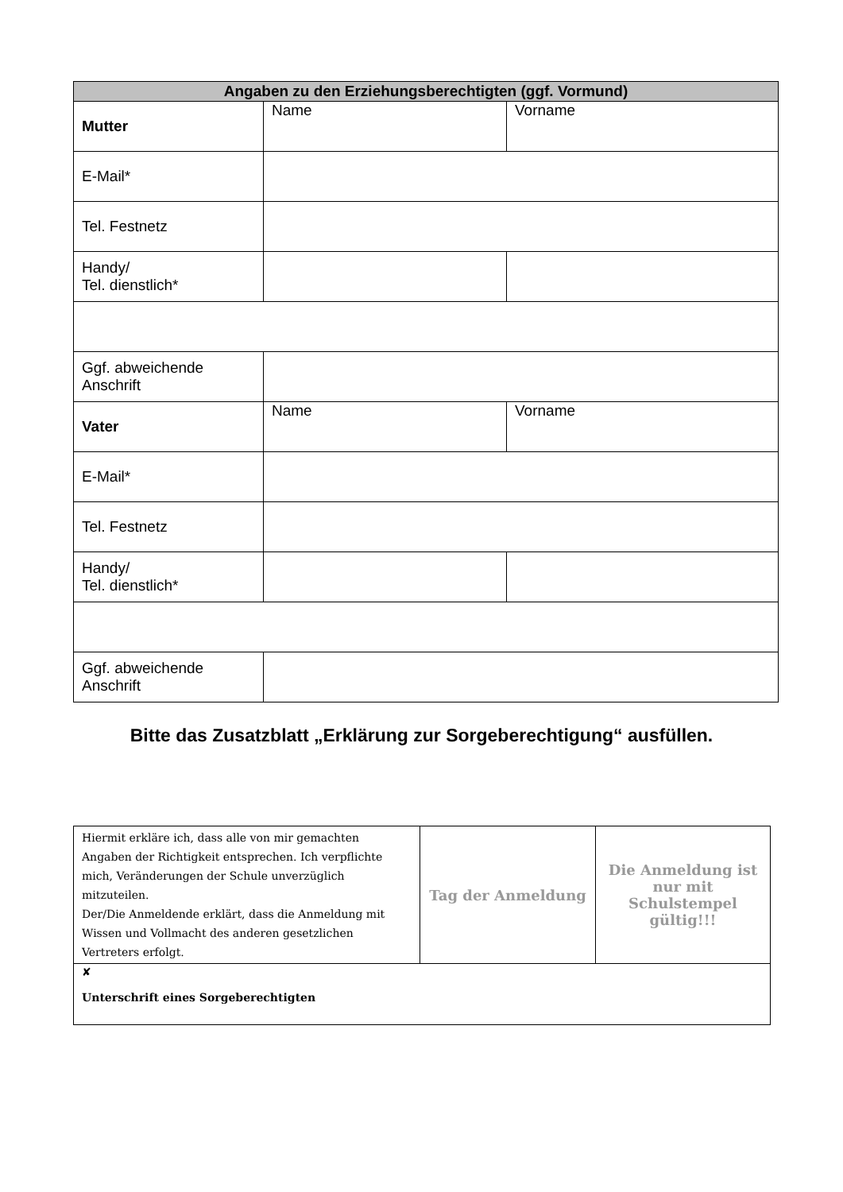| Angaben zu den Erziehungsberechtigten (ggf. Vormund) | | |
| --- | --- | --- |
| Mutter | Name | Vorname |
| E-Mail* | | |
| Tel. Festnetz | | |
| Handy/ Tel. dienstlich* | | |
| Ggf. abweichende Anschrift | | |
| Vater | Name | Vorname |
| E-Mail* | | |
| Tel. Festnetz | | |
| Handy/ Tel. dienstlich* | | |
| Ggf. abweichende Anschrift | | |
Bitte das Zusatzblatt „Erklärung zur Sorgeberechtigung“ ausfüllen.
| Hiermit erkläre ich, dass alle von mir gemachten Angaben der Richtigkeit entsprechen. Ich verpflichte mich, Veränderungen der Schule unverzüglich mitzuteilen. Der/Die Anmeldende erklärt, dass die Anmeldung mit Wissen und Vollmacht des anderen gesetzlichen Vertreters erfolgt. | Tag der Anmeldung | Die Anmeldung ist nur mit Schulstempel gültig!!! |
| ✘ Unterschrift eines Sorgeberechtigten | | |